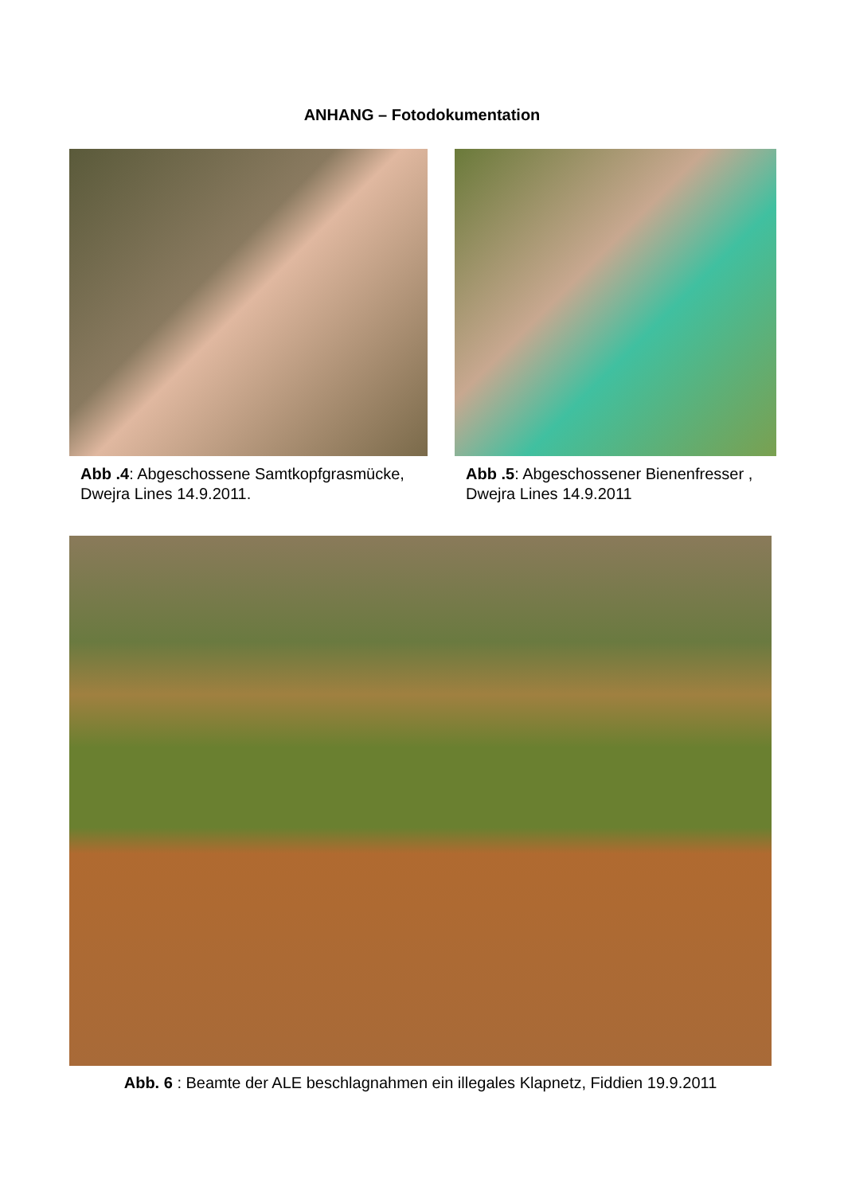ANHANG – Fotodokumentation
Abb .4: Abgeschossene Samtkopfgrasmücke, Dwejra Lines 14.9.2011.
Abb .5: Abgeschossener Bienenfresser , Dwejra Lines 14.9.2011
Abb. 6 : Beamte der ALE beschlagnahmen ein illegales Klapnetz, Fiddien 19.9.2011